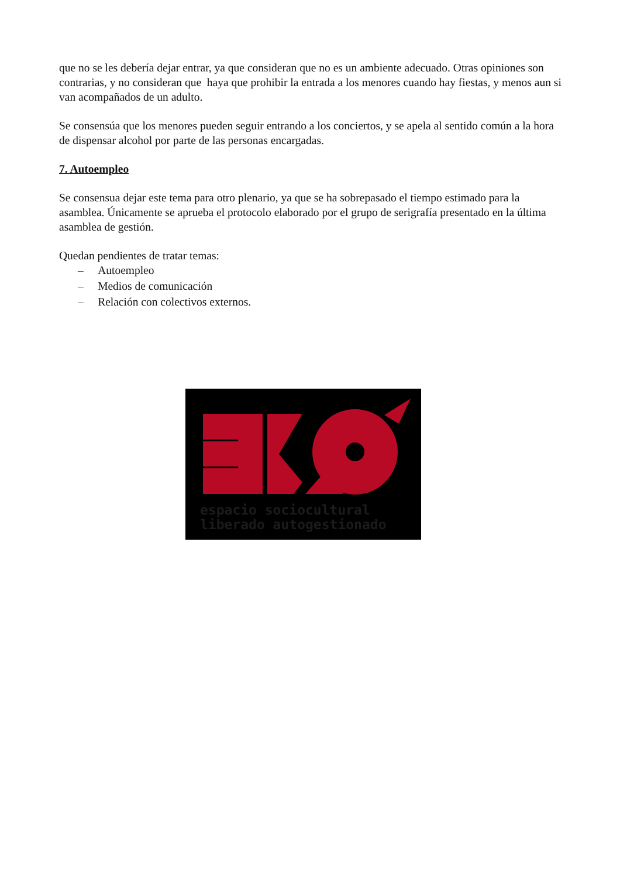que no se les debería dejar entrar, ya que consideran que no es un ambiente adecuado. Otras opiniones son contrarias, y no consideran que haya que prohibir la entrada a los menores cuando hay fiestas, y menos aun si van acompañados de un adulto.
Se consensúa que los menores pueden seguir entrando a los conciertos, y se apela al sentido común a la hora de dispensar alcohol por parte de las personas encargadas.
7. Autoempleo
Se consensua dejar este tema para otro plenario, ya que se ha sobrepasado el tiempo estimado para la asamblea. Únicamente se aprueba el protocolo elaborado por el grupo de serigrafía presentado en la última asamblea de gestión.
Quedan pendientes de tratar temas:
– Autoempleo
– Medios de comunicación
– Relación con colectivos externos.
espacio sociocultural
liberado autogestionado